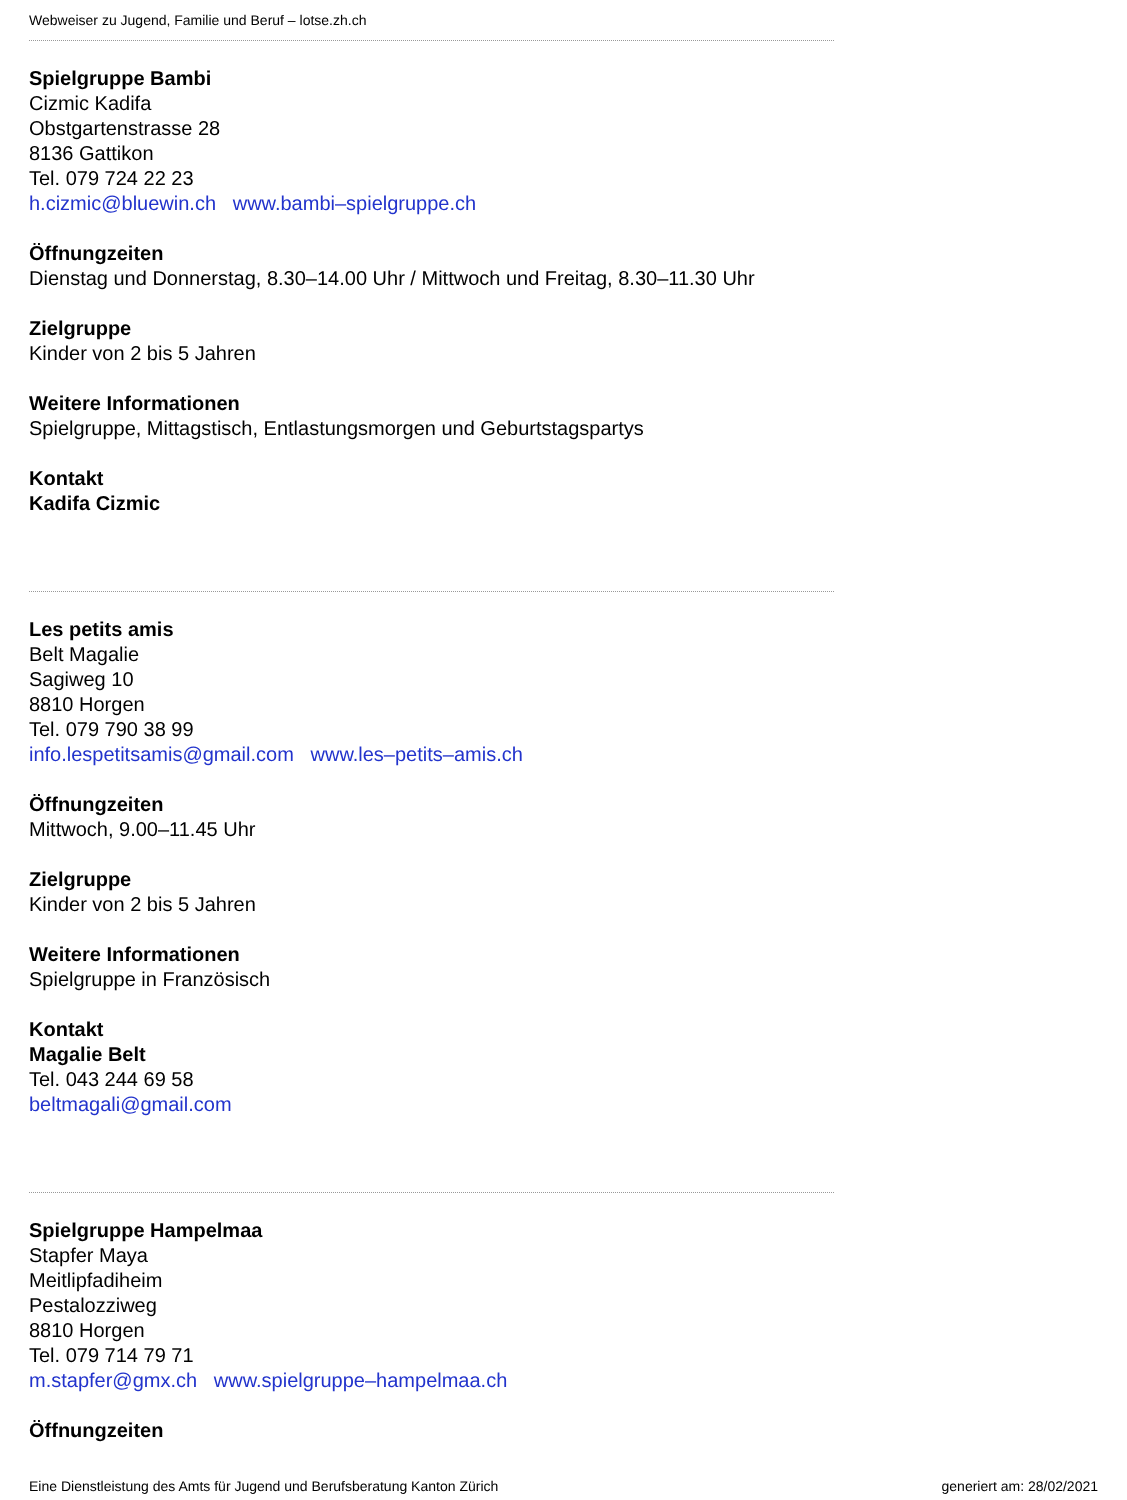Webweiser zu Jugend, Familie und Beruf – lotse.zh.ch
Spielgruppe Bambi
Cizmic Kadifa
Obstgartenstrasse 28
8136 Gattikon
Tel. 079 724 22 23
h.cizmic@bluewin.ch www.bambi–spielgruppe.ch
Öffnungzeiten
Dienstag und Donnerstag, 8.30–14.00 Uhr / Mittwoch und Freitag, 8.30–11.30 Uhr
Zielgruppe
Kinder von 2 bis 5 Jahren
Weitere Informationen
Spielgruppe, Mittagstisch, Entlastungsmorgen und Geburtstagspartys
Kontakt
Kadifa Cizmic
Les petits amis
Belt Magalie
Sagiweg 10
8810 Horgen
Tel. 079 790 38 99
info.lespetitsamis@gmail.com www.les–petits–amis.ch
Öffnungzeiten
Mittwoch, 9.00–11.45 Uhr
Zielgruppe
Kinder von 2 bis 5 Jahren
Weitere Informationen
Spielgruppe in Französisch
Kontakt
Magalie Belt
Tel. 043 244 69 58
beltmagali@gmail.com
Spielgruppe Hampelmaa
Stapfer Maya
Meitlipfadiheim
Pestalozziweg
8810 Horgen
Tel. 079 714 79 71
m.stapfer@gmx.ch www.spielgruppe–hampelmaa.ch
Öffnungzeiten
Eine Dienstleistung des Amts für Jugend und Berufsberatung Kanton Zürich generiert am: 28/02/2021